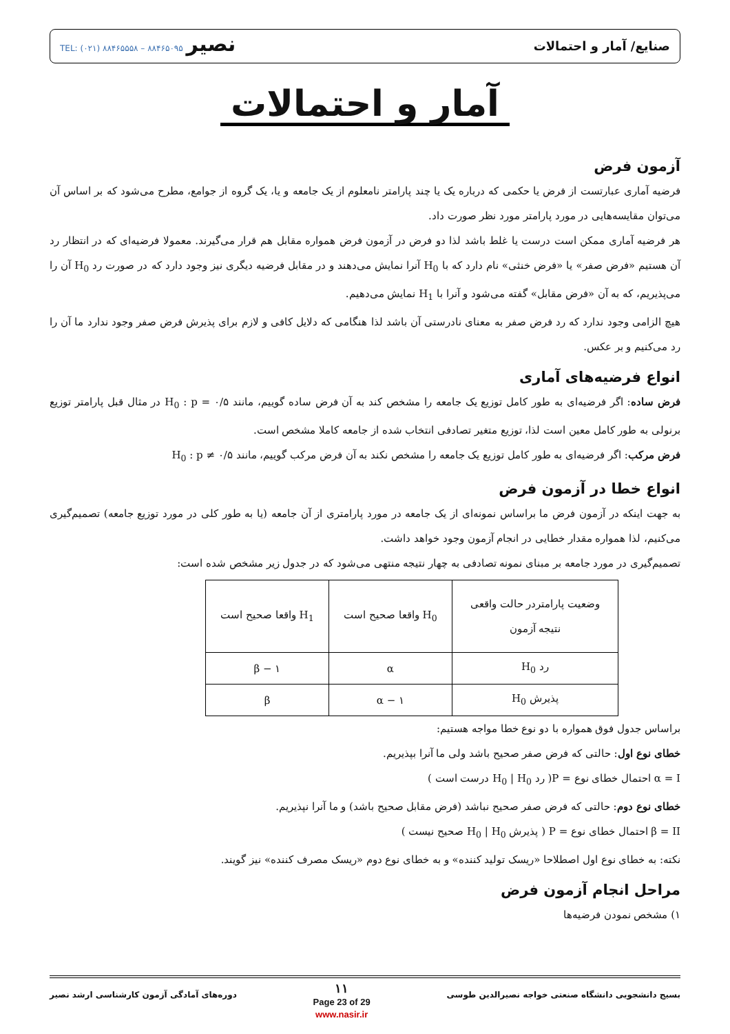صنایع/ آمار و احتمالات نصیر TEL: (۰۲۱) ۸۸۴۶۵۵۵۸ – ۸۸۴۶۵۰۹۵
آمار و احتمالات
آزمون فرض
فرضیه آماری عبارتست از فرض یا حکمی که درباره یک یا چند پارامتر نامعلوم از یک جامعه و یا، یک گروه از جوامع، مطرح می‌شود که بر اساس آن می‌توان مقایسه‌هایی در مورد پارامتر مورد نظر صورت داد.
هر فرضیه آماری ممکن است درست یا غلط باشد لذا دو فرض در آزمون فرض همواره مقابل هم قرار می‌گیرند. معمولا فرضیه‌ای که در انتظار رد آن هستیم «فرض صفر» یا «فرض خنثی» نام دارد که با H<sub>0</sub> آنرا نمایش می‌دهند و در مقابل فرضیه دیگری نیز وجود دارد که در صورت رد H<sub>0</sub> آن را می‌پذیریم، که به آن «فرض مقابل» گفته می‌شود و آنرا با H<sub>1</sub> نمایش می‌دهیم.
هیچ الزامی وجود ندارد که رد فرض صفر به معنای نادرستی آن باشد لذا هنگامی که دلایل کافی و لازم برای پذیرش فرض صفر وجود ندارد ما آن را رد می‌کنیم و بر عکس.
انواع فرضیه‌های آماری
فرض ساده: اگر فرضیه‌ای به طور کامل توزیع یک جامعه را مشخص کند به آن فرض ساده گوییم، مانند H<sub>0</sub> : p = ۰/۵ در مثال قبل پارامتر توزیع برنولی به طور کامل معین است لذا، توزیع متغیر تصادفی انتخاب شده از جامعه کاملا مشخص است.
فرض مرکب: اگر فرضیه‌ای به طور کامل توزیع یک جامعه را مشخص نکند به آن فرض مرکب گوییم، مانند H<sub>0</sub> : p ≠ ۰/۵
انواع خطا در آزمون فرض
به جهت اینکه در آزمون فرض ما براساس نمونه‌ای از یک جامعه در مورد پارامتری از آن جامعه (یا به طور کلی در مورد توزیع جامعه) تصمیم‌گیری می‌کنیم، لذا همواره مقدار خطایی در انجام آزمون وجود خواهد داشت.
تصمیم‌گیری در مورد جامعه بر مبنای نمونه تصادفی به چهار نتیجه منتهی می‌شود که در جدول زیر مشخص شده است:
| وضعیت پارامتردر حالت واقعی نتیجه آزمون | H<sub>0</sub> واقعا صحیح است | H<sub>1</sub> واقعا صحیح است |
| رد H<sub>0</sub> | α | ۱ − β |
| پذیرش H<sub>0</sub> | ۱ − α | β |
براساس جدول فوق همواره با دو نوع خطا مواجه هستیم:
خطای نوع اول: حالتی که فرض صفر صحیح باشد ولی ما آنرا بپذیریم.
α = I احتمال خطای نوع = P( رد H<sub>0</sub> | H<sub>0</sub> درست است )
خطای نوع دوم: حالتی که فرض صفر صحیح نباشد (فرض مقابل صحیح باشد) و ما آنرا نپذیریم.
β = II احتمال خطای نوع = P ( پذیرش H<sub>0</sub> | H<sub>0</sub> صحیح نیست )
نکته: به خطای نوع اول اصطلاحا «ریسک تولید کننده» و به خطای نوع دوم «ریسک مصرف کننده» نیز گویند.
مراحل انجام آزمون فرض
۱) مشخص نمودن فرضیه‌ها
بسیج دانشجویی دانشگاه صنعتی خواجه نصیرالدین طوسی ۱۱
Page 23 of 29
www.nasir.ir دوره‌های آمادگی آزمون کارشناسی ارشد نصیر